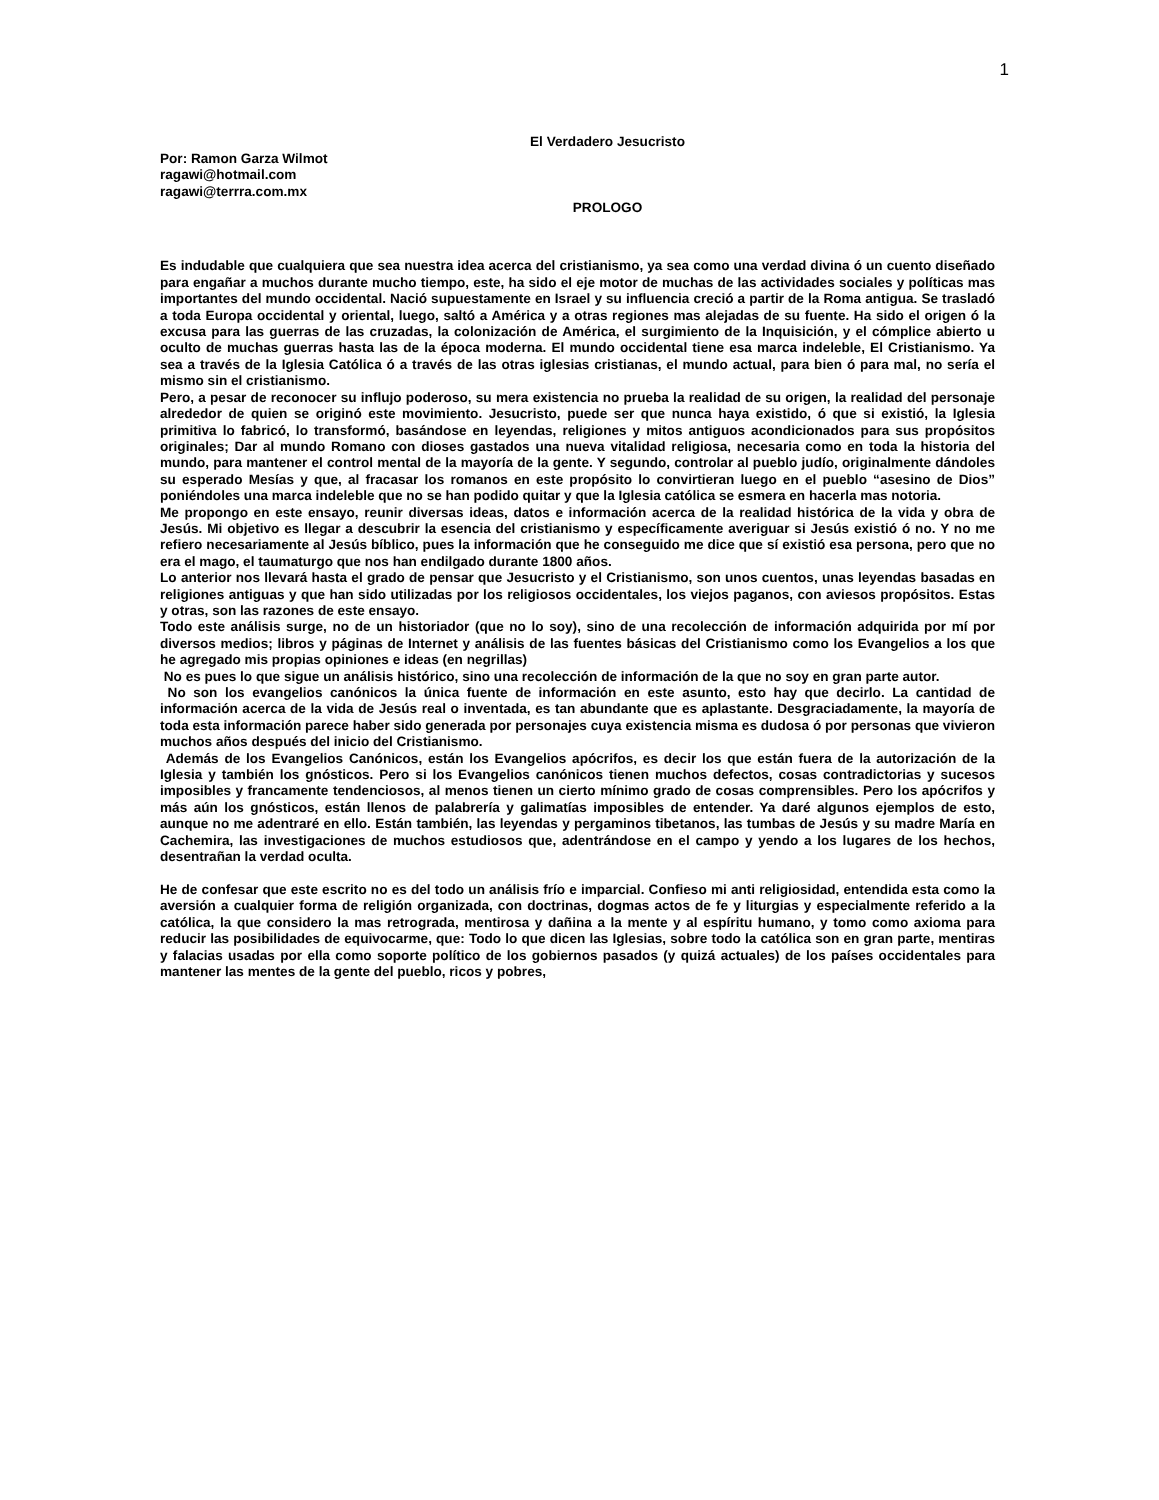1
El Verdadero Jesucristo
Por: Ramon Garza Wilmot
ragawi@hotmail.com
ragawi@terrra.com.mx
PROLOGO
Es indudable que cualquiera que sea nuestra idea acerca del cristianismo, ya sea como una verdad divina ó un cuento diseñado para engañar a muchos durante mucho tiempo, este, ha sido el eje motor de muchas de las actividades sociales y políticas mas importantes del mundo occidental. Nació supuestamente en Israel y su influencia creció a partir de la Roma antigua. Se trasladó a toda Europa occidental y oriental, luego, saltó a América y a otras regiones mas alejadas de su fuente. Ha sido el origen ó la excusa para las guerras de las cruzadas, la colonización de América, el surgimiento de la Inquisición, y el cómplice abierto u oculto de muchas guerras hasta las de la época moderna. El mundo occidental tiene esa marca indeleble, El Cristianismo. Ya sea a través de la Iglesia Católica ó a través de las otras iglesias cristianas, el mundo actual, para bien ó para mal, no sería el mismo sin el cristianismo.
Pero, a pesar de reconocer su influjo poderoso, su mera existencia no prueba la realidad de su origen, la realidad del personaje alrededor de quien se originó este movimiento. Jesucristo, puede ser que nunca haya existido, ó que si existió, la Iglesia primitiva lo fabricó, lo transformó, basándose en leyendas, religiones y mitos antiguos acondicionados para sus propósitos originales; Dar al mundo Romano con dioses gastados una nueva vitalidad religiosa, necesaria como en toda la historia del mundo, para mantener el control mental de la mayoría de la gente. Y segundo, controlar al pueblo judío, originalmente dándoles su esperado Mesías y que, al fracasar los romanos en este propósito lo convirtieran luego en el pueblo “asesino de Dios” poniéndoles una marca indeleble que no se han podido quitar y que la Iglesia católica se esmera en hacerla mas notoria.
Me propongo en este ensayo, reunir diversas ideas, datos e información acerca de la realidad histórica de la vida y obra de Jesús. Mi objetivo es llegar a descubrir la esencia del cristianismo y específicamente averiguar si Jesús existió ó no. Y no me refiero necesariamente al Jesús bíblico, pues la información que he conseguido me dice que sí existió esa persona, pero que no era el mago, el taumaturgo que nos han endilgado durante 1800 años.
Lo anterior nos llevará hasta el grado de pensar que Jesucristo y el Cristianismo, son unos cuentos, unas leyendas basadas en religiones antiguas y que han sido utilizadas por los religiosos occidentales, los viejos paganos, con aviesos propósitos. Estas y otras, son las razones de este ensayo.
Todo este análisis surge, no de un historiador (que no lo soy), sino de una recolección de información adquirida por mí por diversos medios; libros y páginas de Internet y análisis de las fuentes básicas del Cristianismo como los Evangelios a los que he agregado mis propias opiniones e ideas (en negrillas)
No es pues lo que sigue un análisis histórico, sino una recolección de información de la que no soy en gran parte autor.
No son los evangelios canónicos la única fuente de información en este asunto, esto hay que decirlo. La cantidad de información acerca de la vida de Jesús real o inventada, es tan abundante que es aplastante. Desgraciadamente, la mayoría de toda esta información parece haber sido generada por personajes cuya existencia misma es dudosa ó por personas que vivieron muchos años después del inicio del Cristianismo.
Además de los Evangelios Canónicos, están los Evangelios apócrifos, es decir los que están fuera de la autorización de la Iglesia y también los gnósticos. Pero si los Evangelios canónicos tienen muchos defectos, cosas contradictorias y sucesos imposibles y francamente tendenciosos, al menos tienen un cierto mínimo grado de cosas comprensibles. Pero los apócrifos y más aún los gnósticos, están llenos de palabrería y galimatías imposibles de entender. Ya daré algunos ejemplos de esto, aunque no me adentraré en ello. Están también, las leyendas y pergaminos tibetanos, las tumbas de Jesús y su madre María en Cachemira, las investigaciones de muchos estudiosos que, adentrándose en el campo y yendo a los lugares de los hechos, desentrañan la verdad oculta.
He de confesar que este escrito no es del todo un análisis frío e imparcial. Confieso mi anti religiosidad, entendida esta como la aversión a cualquier forma de religión organizada, con doctrinas, dogmas actos de fe y liturgias y especialmente referido a la católica, la que considero la mas retrograda, mentirosa y dañina a la mente y al espíritu humano, y tomo como axioma para reducir las posibilidades de equivocarme, que: Todo lo que dicen las Iglesias, sobre todo la católica son en gran parte, mentiras y falacias usadas por ella como soporte político de los gobiernos pasados (y quizá actuales) de los países occidentales para mantener las mentes de la gente del pueblo, ricos y pobres,